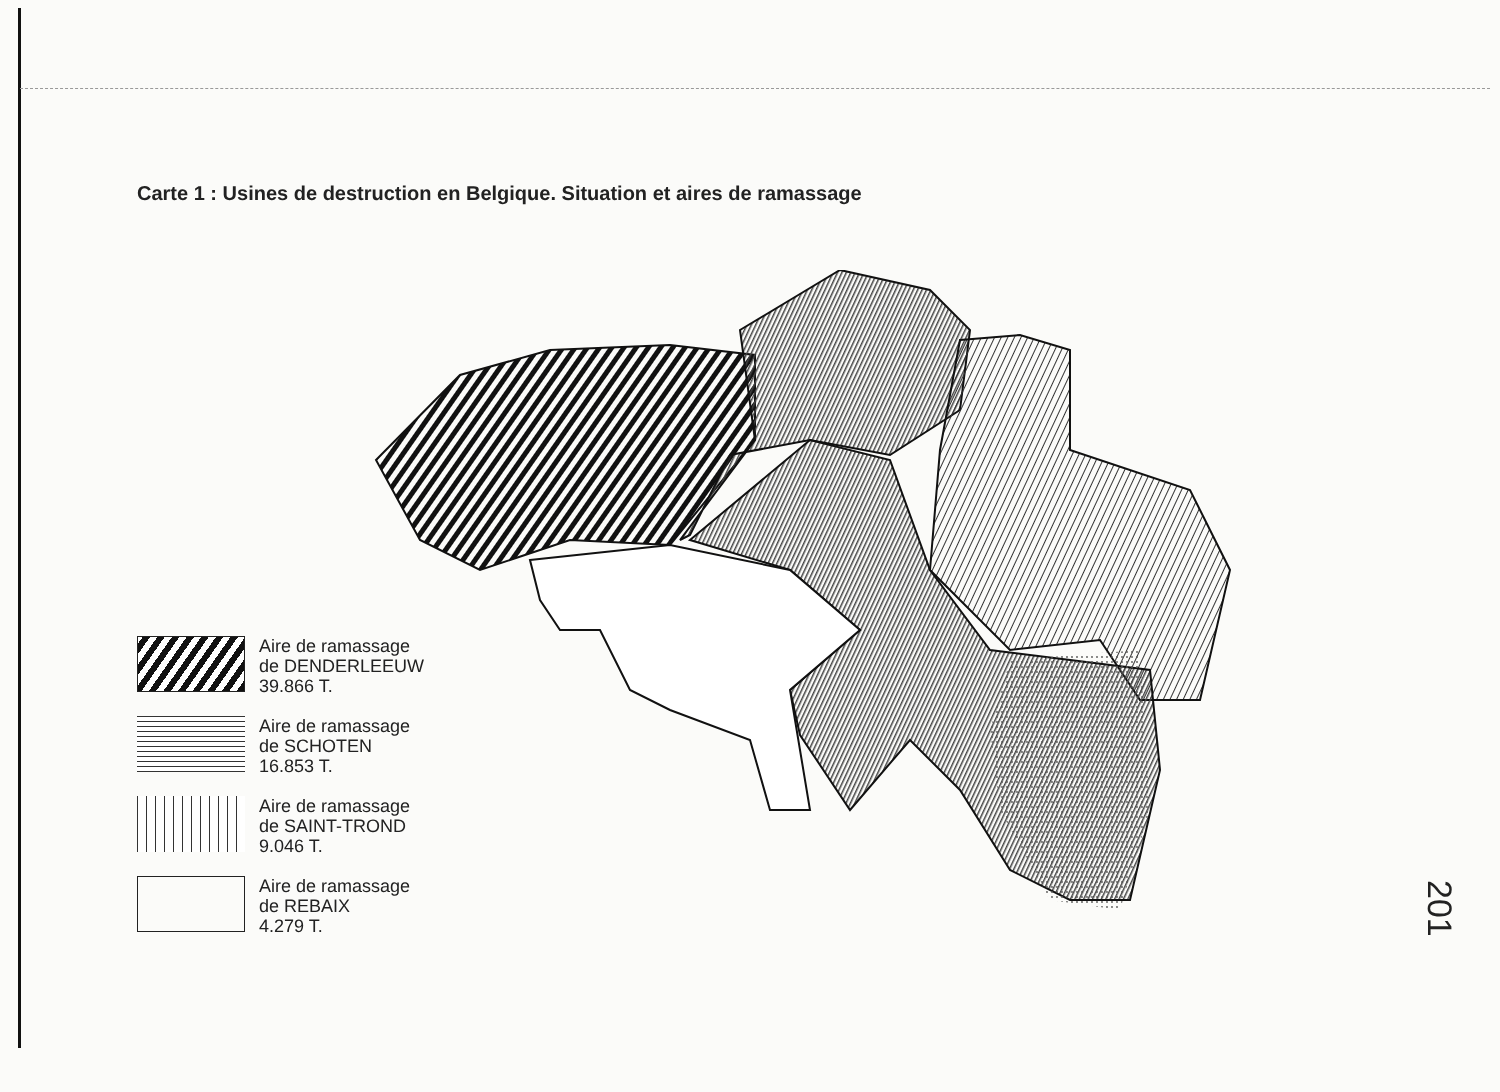Carte 1 : Usines de destruction en Belgique. Situation et aires de ramassage
Aire de ramassage
de DENDERLEEUW
39.866 T.
Aire de ramassage
de SCHOTEN
16.853 T.
Aire de ramassage
de SAINT-TROND
9.046 T.
Aire de ramassage
de REBAIX
4.279 T.
201